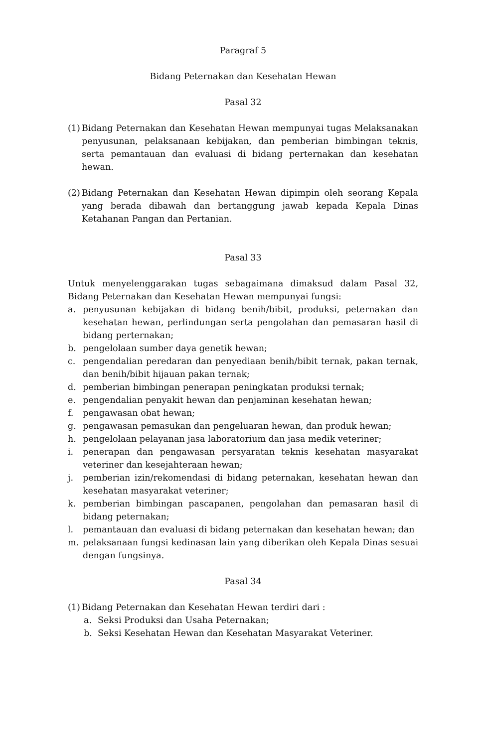Paragraf 5
Bidang Peternakan dan Kesehatan Hewan
Pasal 32
(1) Bidang Peternakan dan Kesehatan Hewan mempunyai tugas Melaksanakan penyusunan, pelaksanaan kebijakan, dan pemberian bimbingan teknis, serta pemantauan dan evaluasi di bidang perternakan dan kesehatan hewan.
(2) Bidang Peternakan dan Kesehatan Hewan dipimpin oleh seorang Kepala yang berada dibawah dan bertanggung jawab kepada Kepala Dinas Ketahanan Pangan dan Pertanian.
Pasal 33
Untuk menyelenggarakan tugas sebagaimana dimaksud dalam Pasal 32, Bidang Peternakan dan Kesehatan Hewan mempunyai fungsi:
a. penyusunan kebijakan di bidang benih/bibit, produksi, peternakan dan kesehatan hewan, perlindungan serta pengolahan dan pemasaran hasil di bidang perternakan;
b. pengelolaan sumber daya genetik hewan;
c. pengendalian peredaran dan penyediaan benih/bibit ternak, pakan ternak, dan benih/bibit hijauan pakan ternak;
d. pemberian bimbingan penerapan peningkatan produksi ternak;
e. pengendalian penyakit hewan dan penjaminan kesehatan hewan;
f. pengawasan obat hewan;
g. pengawasan pemasukan dan pengeluaran hewan, dan produk hewan;
h. pengelolaan pelayanan jasa laboratorium dan jasa medik veteriner;
i. penerapan dan pengawasan persyaratan teknis kesehatan masyarakat veteriner dan kesejahteraan hewan;
j. pemberian izin/rekomendasi di bidang peternakan, kesehatan hewan dan kesehatan masyarakat veteriner;
k. pemberian bimbingan pascapanen, pengolahan dan pemasaran hasil di bidang peternakan;
l. pemantauan dan evaluasi di bidang peternakan dan kesehatan hewan; dan
m. pelaksanaan fungsi kedinasan lain yang diberikan oleh Kepala Dinas sesuai dengan fungsinya.
Pasal 34
(1) Bidang Peternakan dan Kesehatan Hewan terdiri dari :
a. Seksi Produksi dan Usaha Peternakan;
b. Seksi Kesehatan Hewan dan Kesehatan Masyarakat Veteriner.